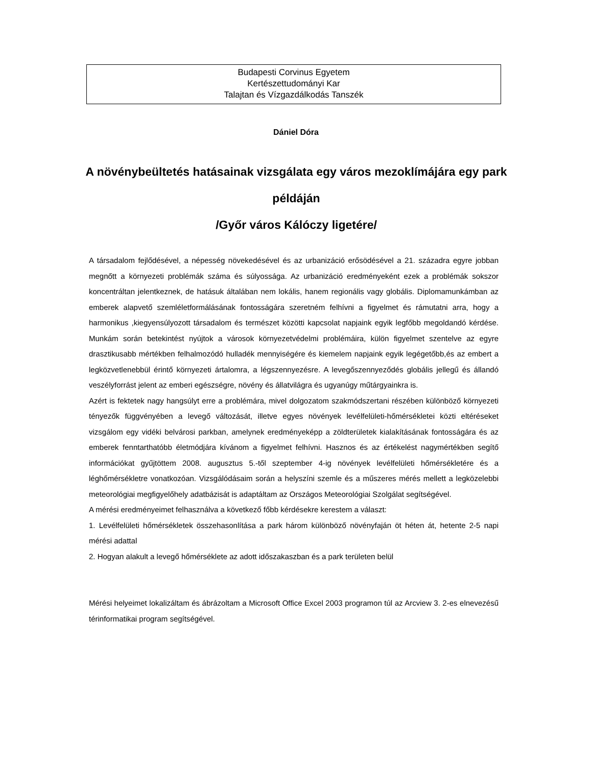Budapesti Corvinus Egyetem
Kertészettudományi Kar
Talajtan és Vízgazdálkodás Tanszék
Dániel Dóra
A növénybeültetés hatásainak vizsgálata egy város mezoklímájára egy park példáján
/Győr város Kálóczy ligetére/
A társadalom fejlődésével, a népesség növekedésével és az urbanizáció erősödésével a 21. századra egyre jobban megnőtt a környezeti problémák száma és súlyossága. Az urbanizáció eredményeként ezek a problémák sokszor koncentráltan jelentkeznek, de hatásuk általában nem lokális, hanem regionális vagy globális. Diplomamunkámban az emberek alapvető szemléletformálásának fontosságára szeretném felhívni a figyelmet és rámutatni arra, hogy a harmonikus ,kiegyensúlyozott társadalom és természet közötti kapcsolat napjaink egyik legfőbb megoldandó kérdése. Munkám során betekintést nyújtok a városok környezetvédelmi problémáira, külön figyelmet szentelve az egyre drasztikusabb mértékben felhalmozódó hulladék mennyiségére és kiemelem napjaink egyik legégetőbb,és az embert a legközvetlenebbül érintő környezeti ártalomra, a légszennyezésre. A levegőszennyeződés globális jellegű és állandó veszélyforrást jelent az emberi egészségre, növény és állatvilágra és ugyanúgy műtárgyainkra is.
Azért is fektetek nagy hangsúlyt erre a problémára, mivel dolgozatom szakmódszertani részében különböző környezeti tényezők függvényében a levegő változását, illetve egyes növények levélfelületi-hőmérsékletei közti eltéréseket vizsgálom egy vidéki belvárosi parkban, amelynek eredményeképp a zöldterületek kialakításának fontosságára és az emberek fenntarthatóbb életmódjára kívánom a figyelmet felhívni. Hasznos és az értékelést nagymértékben segítő információkat gyűjtöttem 2008. augusztus 5.-től szeptember 4-ig növények levélfelületi hőmérsékletére és a léghőmérsékletre vonatkozóan. Vizsgálódásaim során a helyszíni szemle és a műszeres mérés mellett a legközelebbi meteorológiai megfigyelőhely adatbázisát is adaptáltam az Országos Meteorológiai Szolgálat segítségével.
A mérési eredményeimet felhasználva a következő főbb kérdésekre kerestem a választ:
1. Levélfelületi hőmérsékletek összehasonlítása a park három különböző növényfaján öt héten át, hetente 2-5 napi mérési adattal
2. Hogyan alakult a levegő hőmérséklete az adott időszakaszban és a park területen belül
Mérési helyeimet lokalizáltam és ábrázoltam a Microsoft Office Excel 2003 programon túl az Arcview 3. 2-es elnevezésű térinformatikai program segítségével.